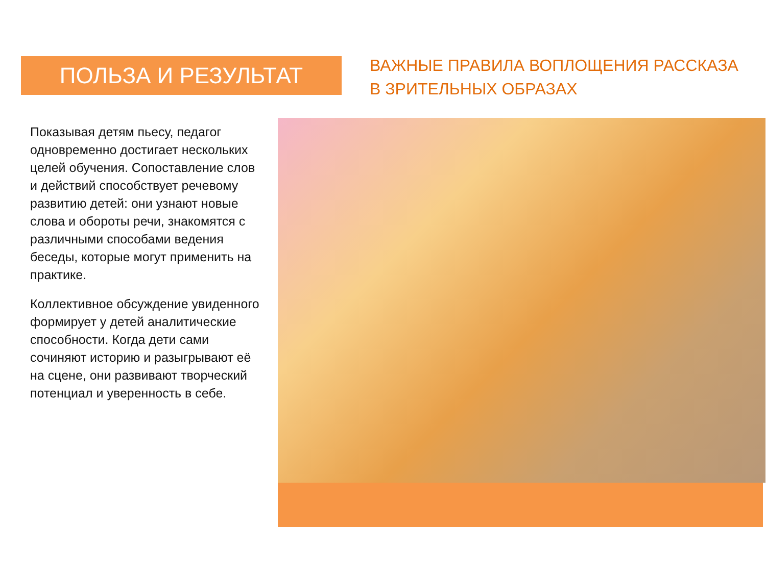ПОЛЬЗА И РЕЗУЛЬТАТ
ВАЖНЫЕ ПРАВИЛА ВОПЛОЩЕНИЯ РАССКАЗА В ЗРИТЕЛЬНЫХ ОБРАЗАХ
Показывая детям пьесу, педагог одновременно достигает нескольких целей обучения. Сопоставление слов и действий способствует речевому развитию детей: они узнают новые слова и обороты речи, знакомятся с различными способами ведения беседы, которые могут применить на практике.
Коллективное обсуждение увиденного формирует у детей аналитические способности. Когда дети сами сочиняют историю и разыгрывают её на сцене, они развивают творческий потенциал и уверенность в себе.